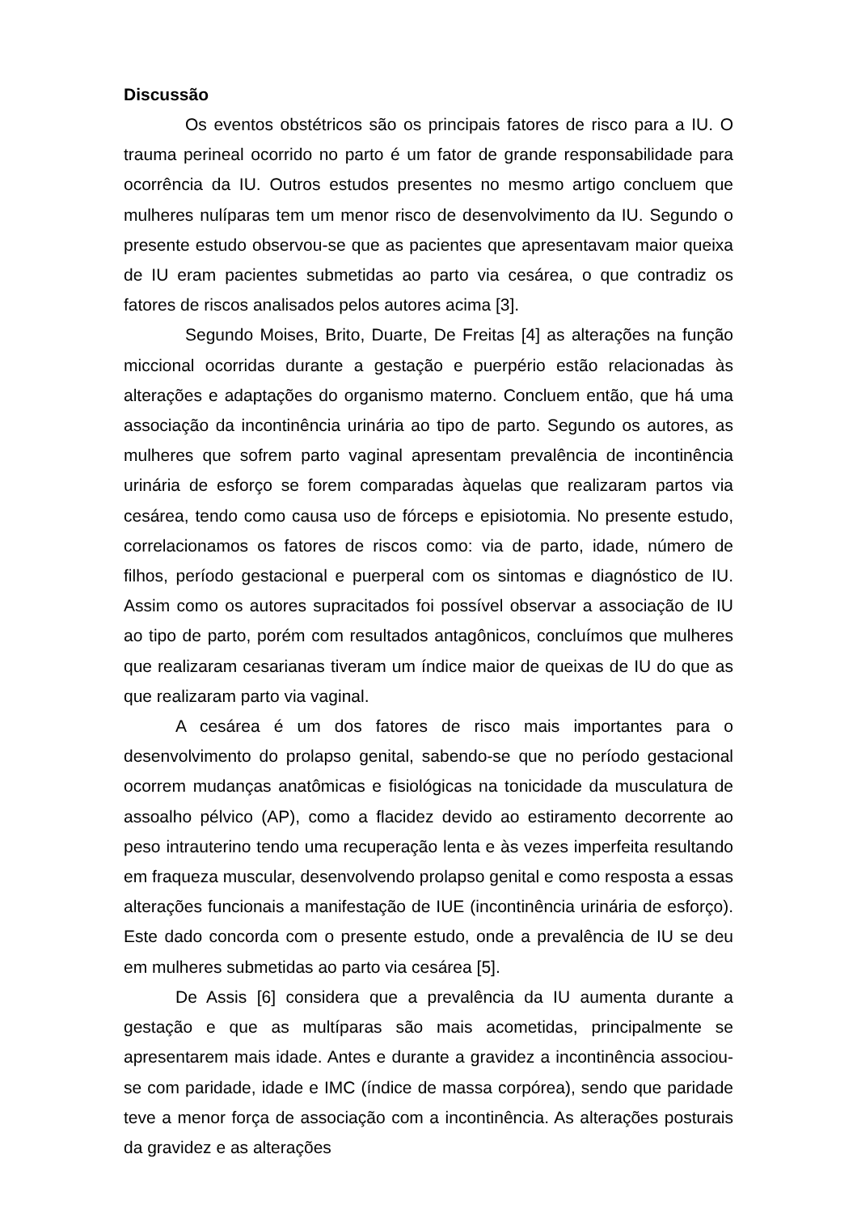Discussão
Os eventos obstétricos são os principais fatores de risco para a IU. O trauma perineal ocorrido no parto é um fator de grande responsabilidade para ocorrência da IU. Outros estudos presentes no mesmo artigo concluem que mulheres nulíparas tem um menor risco de desenvolvimento da IU. Segundo o presente estudo observou-se que as pacientes que apresentavam maior queixa de IU eram pacientes submetidas ao parto via cesárea, o que contradiz os fatores de riscos analisados pelos autores acima [3].
Segundo Moises, Brito, Duarte, De Freitas [4] as alterações na função miccional ocorridas durante a gestação e puerpério estão relacionadas às alterações e adaptações do organismo materno. Concluem então, que há uma associação da incontinência urinária ao tipo de parto. Segundo os autores, as mulheres que sofrem parto vaginal apresentam prevalência de incontinência urinária de esforço se forem comparadas àquelas que realizaram partos via cesárea, tendo como causa uso de fórceps e episiotomia. No presente estudo, correlacionamos os fatores de riscos como: via de parto, idade, número de filhos, período gestacional e puerperal com os sintomas e diagnóstico de IU. Assim como os autores supracitados foi possível observar a associação de IU ao tipo de parto, porém com resultados antagônicos, concluímos que mulheres que realizaram cesarianas tiveram um índice maior de queixas de IU do que as que realizaram parto via vaginal.
A cesárea é um dos fatores de risco mais importantes para o desenvolvimento do prolapso genital, sabendo-se que no período gestacional ocorrem mudanças anatômicas e fisiológicas na tonicidade da musculatura de assoalho pélvico (AP), como a flacidez devido ao estiramento decorrente ao peso intrauterino tendo uma recuperação lenta e às vezes imperfeita resultando em fraqueza muscular, desenvolvendo prolapso genital e como resposta a essas alterações funcionais a manifestação de IUE (incontinência urinária de esforço). Este dado concorda com o presente estudo, onde a prevalência de IU se deu em mulheres submetidas ao parto via cesárea [5].
De Assis [6] considera que a prevalência da IU aumenta durante a gestação e que as multíparas são mais acometidas, principalmente se apresentarem mais idade. Antes e durante a gravidez a incontinência associou-se com paridade, idade e IMC (índice de massa corpórea), sendo que paridade teve a menor força de associação com a incontinência. As alterações posturais da gravidez e as alterações